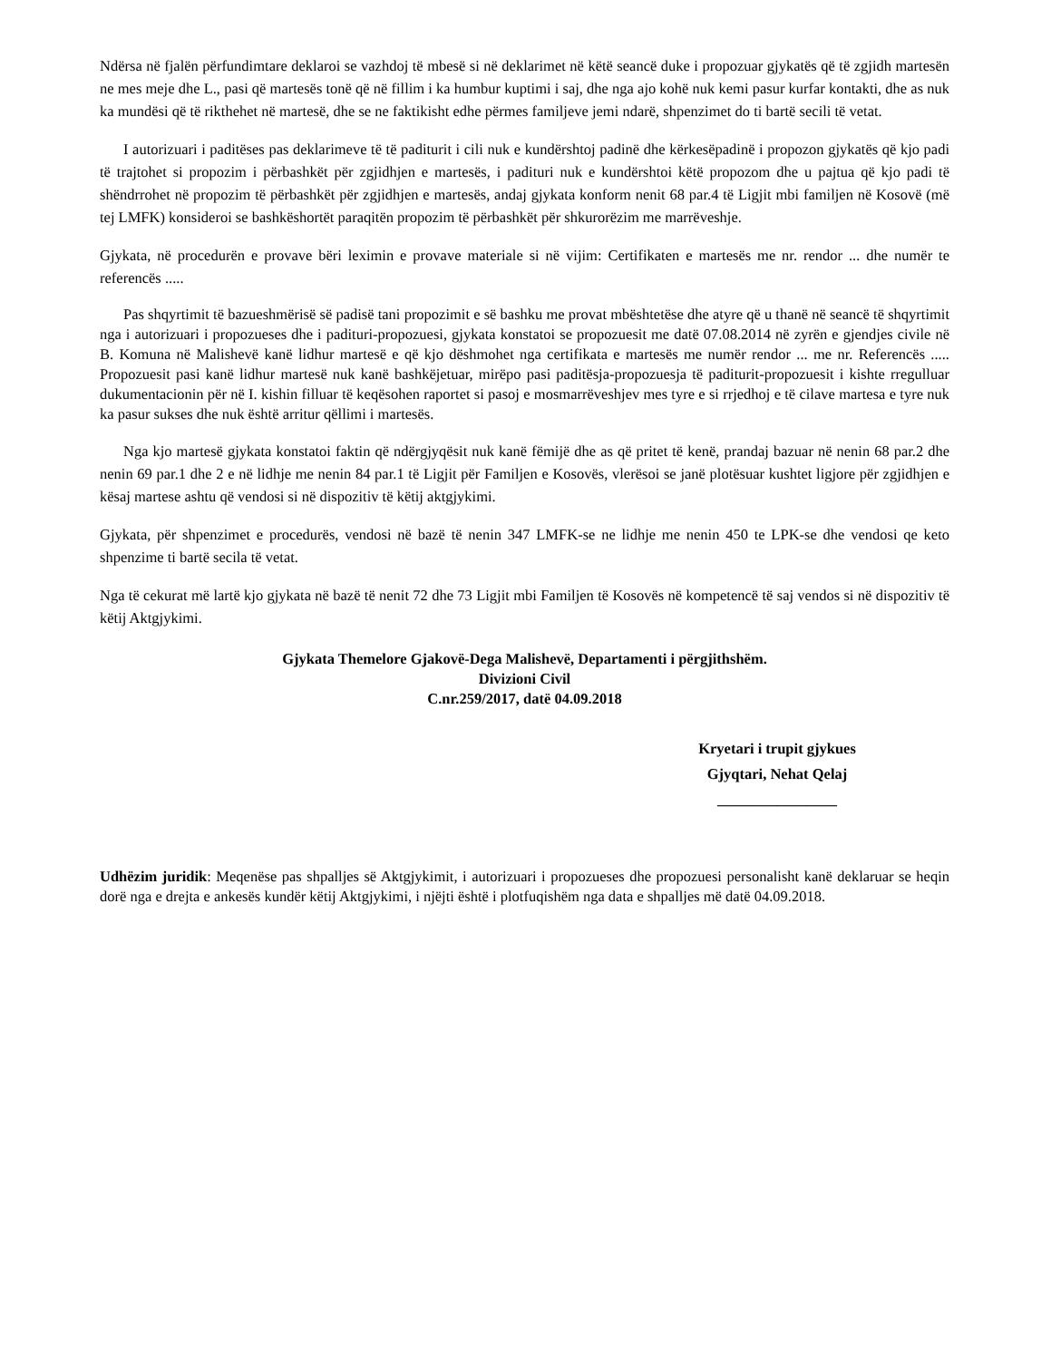Ndërsa në fjalën përfundimtare deklaroi se vazhdoj të mbesë si në deklarimet në këtë seancë duke i propozuar gjykatës që të zgjidh martesën ne mes meje dhe L., pasi që martesës tonë që në fillim i ka humbur kuptimi i saj, dhe nga ajo kohë nuk kemi pasur kurfar kontakti, dhe as nuk ka mundësi që të rikthehet në martesë, dhe se ne faktikisht edhe përmes familjeve jemi ndarë, shpenzimet do ti bartë secili të vetat.
I autorizuari i paditëses pas deklarimeve të të paditurit i cili nuk e kundërshtoj padinë dhe kërkesëpadinë i propozon gjykatës që kjo padi të trajtohet si propozim i përbashkët për zgjidhjen e martesës, i padituri nuk e kundërshtoi këtë propozom dhe u pajtua që kjo padi të shëndrrohet në propozim të përbashkët për zgjidhjen e martesës, andaj gjykata konform nenit 68 par.4 të Ligjit mbi familjen në Kosovë (më tej LMFK) konsideroi se bashkëshortët paraqitën propozim të përbashkët për shkurorëzim me marrëveshje.
Gjykata, në procedurën e provave bëri leximin e provave materiale si në vijim: Certifikaten e martesës me nr. rendor ... dhe numër te referencës .....
Pas shqyrtimit të bazueshmërisë së padisë tani propozimit e së bashku me provat mbështetëse dhe atyre që u thanë në seancë të shqyrtimit nga i autorizuari i propozueses dhe i padituri-propozuesi, gjykata konstatoi se propozuesit me datë 07.08.2014 në zyrën e gjendjes civile në B. Komuna në Malishevë kanë lidhur martesë e që kjo dëshmohet nga certifikata e martesës me numër rendor ... me nr. Referencës ..... Propozuesit pasi kanë lidhur martesë nuk kanë bashkëjetuar, mirëpo pasi paditësja-propozuesja të paditurit-propozuesit i kishte rregulluar dukumentacionin për në I. kishin filluar të keqësohen raportet si pasoj e mosmarrëveshjev mes tyre e si rrjedhoj e të cilave martesa e tyre nuk ka pasur sukses dhe nuk është arritur qëllimi i martesës.
Nga kjo martesë gjykata konstatoi faktin që ndërgjyqësit nuk kanë fëmijë dhe as që pritet të kenë, prandaj bazuar në nenin 68 par.2 dhe nenin 69 par.1 dhe 2 e në lidhje me nenin 84 par.1 të Ligjit për Familjen e Kosovës, vlerësoi se janë plotësuar kushtet ligjore për zgjidhjen e kësaj martese ashtu që vendosi si në dispozitiv të këtij aktgjykimi.
Gjykata, për shpenzimet e procedurës, vendosi në bazë të nenin 347 LMFK-se ne lidhje me nenin 450 te LPK-se dhe vendosi qe keto shpenzime ti bartë secila të vetat.
Nga të cekurat më lartë kjo gjykata në bazë të nenit 72 dhe 73 Ligjit mbi Familjen të Kosovës në kompetencë të saj vendos si në dispozitiv të këtij Aktgjykimi.
Gjykata Themelore Gjakovë-Dega Malishevë, Departamenti i përgjithshëm.
Divizioni Civil
C.nr.259/2017, datë 04.09.2018
Kryetari i trupit gjykues
Gjyqtari, Nehat Qelaj
________________
Udhëzim juridik: Meqenëse pas shpalljes së Aktgjykimit, i autorizuari i propozueses dhe propozuesi personalisht kanë deklaruar se heqin dorë nga e drejta e ankesës kundër këtij Aktgjykimi, i njëjti është i plotfuqishëm nga data e shpalljes më datë 04.09.2018.